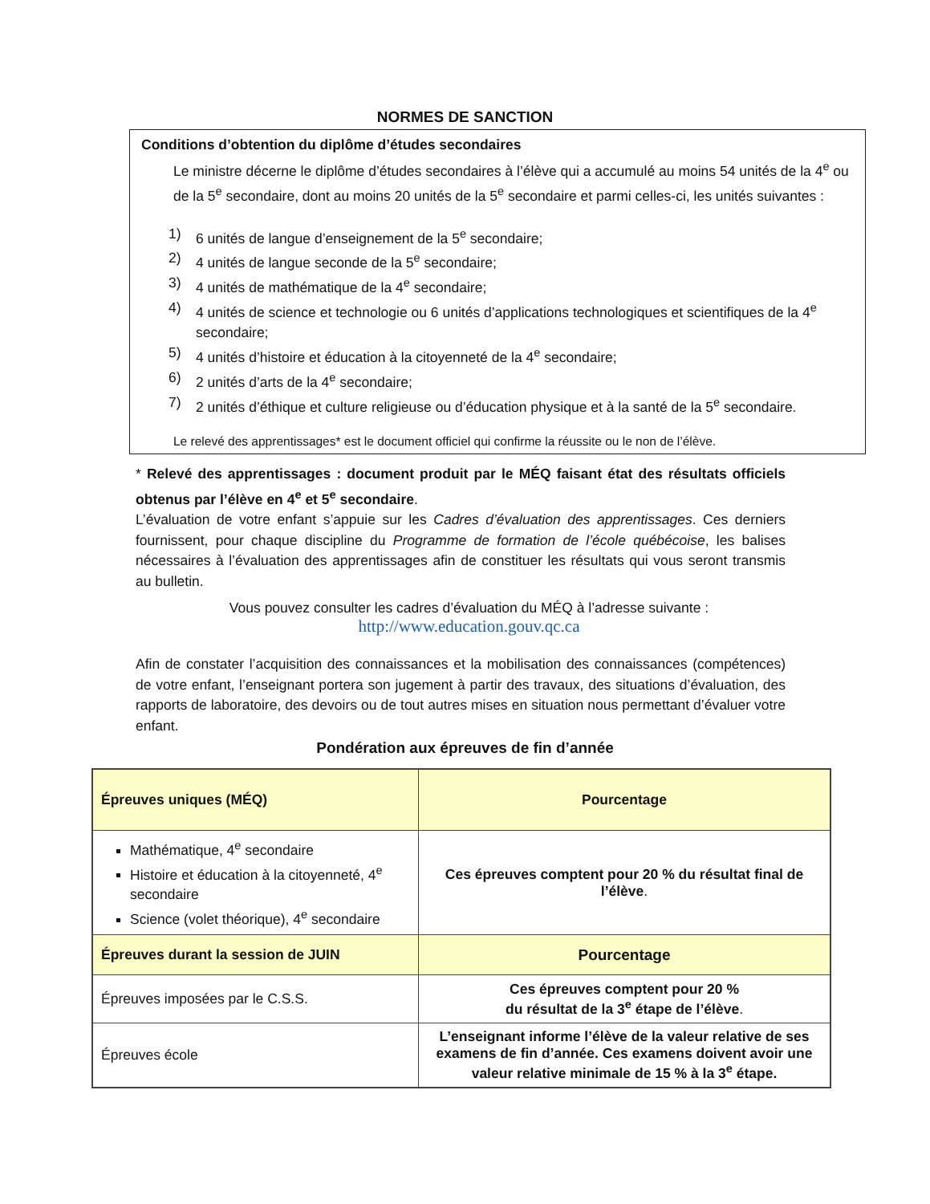NORMES DE SANCTION
Conditions d’obtention du diplôme d’études secondaires
Le ministre décerne le diplôme d’études secondaires à l’élève qui a accumulé au moins 54 unités de la 4<sup>e</sup> ou de la 5<sup>e</sup> secondaire, dont au moins 20 unités de la 5<sup>e</sup> secondaire et parmi celles-ci, les unités suivantes :
1) 6 unités de langue d’enseignement de la 5<sup>e</sup> secondaire;
2) 4 unités de langue seconde de la 5<sup>e</sup> secondaire;
3) 4 unités de mathématique de la 4<sup>e</sup> secondaire;
4) 4 unités de science et technologie ou 6 unités d’applications technologiques et scientifiques de la 4<sup>e</sup> secondaire;
5) 4 unités d’histoire et éducation à la citoyenneté de la 4<sup>e</sup> secondaire;
6) 2 unités d’arts de la 4<sup>e</sup> secondaire;
7) 2 unités d’éthique et culture religieuse ou d’éducation physique et à la santé de la 5<sup>e</sup> secondaire.
Le relevé des apprentissages* est le document officiel qui confirme la réussite ou le non de l’élève.
* Relevé des apprentissages : document produit par le MÉQ faisant état des résultats officiels obtenus par l’élève en 4<sup>e</sup> et 5<sup>e</sup> secondaire.
L’évaluation de votre enfant s’appuie sur les Cadres d’évaluation des apprentissages. Ces derniers fournissent, pour chaque discipline du Programme de formation de l’école québécoise, les balises nécessaires à l’évaluation des apprentissages afin de constituer les résultats qui vous seront transmis au bulletin.
Vous pouvez consulter les cadres d’évaluation du MÉQ à l’adresse suivante :
http://www.education.gouv.qc.ca
Afin de constater l’acquisition des connaissances et la mobilisation des connaissances (compétences) de votre enfant, l’enseignant portera son jugement à partir des travaux, des situations d’évaluation, des rapports de laboratoire, des devoirs ou de tout autres mises en situation nous permettant d’évaluer votre enfant.
Pondération aux épreuves de fin d’année
| Épreuves uniques (MÉQ) | Pourcentage |
| --- | --- |
| Mathématique, 4<sup>e</sup> secondaire Histoire et éducation à la citoyenneté, 4<sup>e</sup> secondaire Science (volet théorique), 4<sup>e</sup> secondaire | Ces épreuves comptent pour 20 % du résultat final de l’élève . |
| Épreuves durant la session de JUIN | Pourcentage |
| Épreuves imposées par le C.S.S. | Ces épreuves comptent pour 20 % du résultat de la 3<sup>e</sup> étape de l’élève . |
| Épreuves école | L’enseignant informe l’élève de la valeur relative de ses examens de fin d’année. Ces examens doivent avoir une valeur relative minimale de 15 % à la 3<sup>e</sup> étape. |